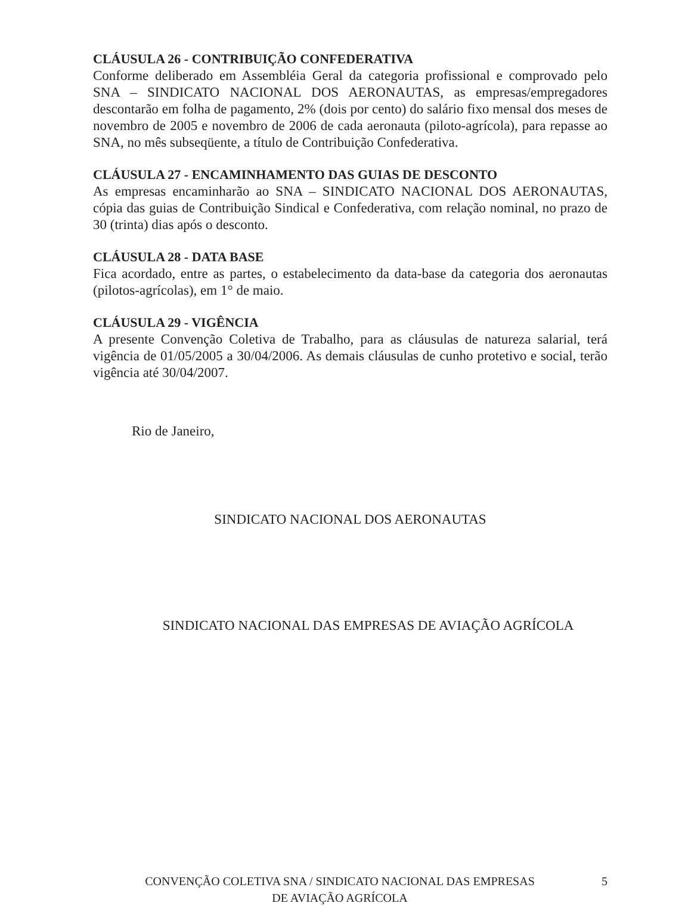CLÁUSULA 26 - CONTRIBUIÇÃO CONFEDERATIVA
Conforme deliberado em Assembléia Geral da categoria profissional e comprovado pelo SNA – SINDICATO NACIONAL DOS AERONAUTAS, as empresas/empregadores descontarão em folha de pagamento, 2% (dois por cento) do salário fixo mensal dos meses de novembro de 2005 e novembro de 2006 de cada aeronauta (piloto-agrícola), para repasse ao SNA, no mês subseqüente, a título de Contribuição Confederativa.
CLÁUSULA 27 - ENCAMINHAMENTO DAS GUIAS DE DESCONTO
As empresas encaminharão ao SNA – SINDICATO NACIONAL DOS AERONAUTAS, cópia das guias de Contribuição Sindical e Confederativa, com relação nominal, no prazo de 30 (trinta) dias após o desconto.
CLÁUSULA 28 - DATA BASE
Fica acordado, entre as partes, o estabelecimento da data-base da categoria dos aeronautas (pilotos-agrícolas), em 1° de maio.
CLÁUSULA 29 - VIGÊNCIA
A presente Convenção Coletiva de Trabalho, para as cláusulas de natureza salarial, terá vigência de 01/05/2005 a 30/04/2006. As demais cláusulas de cunho protetivo e social, terão vigência até 30/04/2007.
Rio de Janeiro,
SINDICATO NACIONAL DOS AERONAUTAS
SINDICATO NACIONAL DAS EMPRESAS DE AVIAÇÃO AGRÍCOLA
CONVENÇÃO COLETIVA SNA / SINDICATO NACIONAL DAS EMPRESAS
DE AVIAÇÃO AGRÍCOLA
5